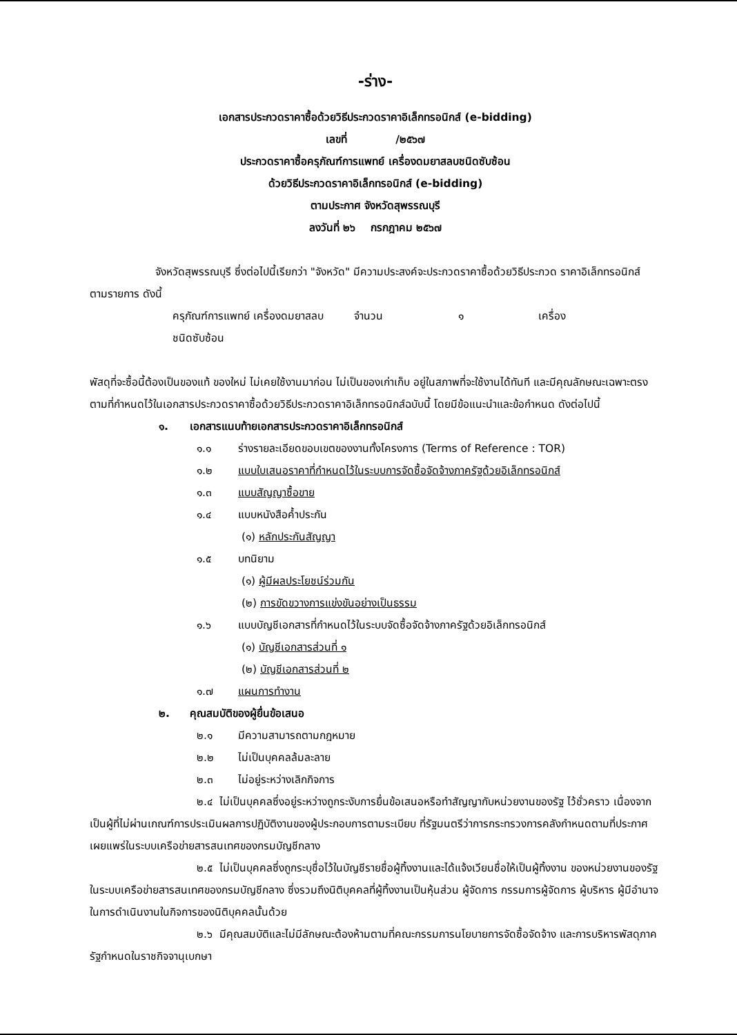-ร่าง-
เอกสารประกวดราคาซื้อด้วยวิธีประกวดราคาอิเล็กทรอนิกส์ (e-bidding)
เลขที่ /๒๕๖๗
ประกวดราคาซื้อครุภัณฑ์การแพทย์ เครื่องดมยาสลบชนิดซับซ้อน
ด้วยวิธีประกวดราคาอิเล็กทรอนิกส์ (e-bidding)
ตามประกาศ จังหวัดสุพรรณบุรี
ลงวันที่ ๒๖ กรกฎาคม ๒๕๖๗
จังหวัดสุพรรณบุรี ซึ่งต่อไปนี้เรียกว่า "จังหวัด" มีความประสงค์จะประกวดราคาซื้อด้วยวิธีประกวด ราคาอิเล็กทรอนิกส์ ตามรายการ ดังนี้
ครุภัณฑ์การแพทย์ เครื่องดมยาสลบ จำนวน ๑ เครื่อง
ชนิดซับซ้อน
พัสดุที่จะซื้อนี้ต้องเป็นของแท้ ของใหม่ ไม่เคยใช้งานมาก่อน ไม่เป็นของเก่าเก็บ อยู่ในสภาพที่จะใช้งานได้ทันที และมีคุณลักษณะเฉพาะตรงตามที่กำหนดไว้ในเอกสารประกวดราคาซื้อด้วยวิธีประกวดราคาอิเล็กทรอนิกส์ฉบับนี้ โดยมีข้อแนะนำและข้อกำหนด ดังต่อไปนี้
๑. เอกสารแนบท้ายเอกสารประกวดราคาอิเล็กทรอนิกส์
๑.๑ ร่างรายละเอียดขอบเขตของงานทั้งโครงการ (Terms of Reference : TOR)
๑.๒ แบบใบเสนอราคาที่กำหนดไว้ในระบบการจัดซื้อจัดจ้างภาครัฐด้วยอิเล็กทรอนิกส์
๑.๓ แบบสัญญาซื้อขาย
๑.๔ แบบหนังสือค้ำประกัน
(๑) หลักประกันสัญญา
๑.๕ บทนิยาม
(๑) ผู้มีผลประโยชน์ร่วมกัน
(๒) การขัดขวางการแข่งขันอย่างเป็นธรรม
๑.๖ แบบบัญชีเอกสารที่กำหนดไว้ในระบบจัดซื้อจัดจ้างภาครัฐด้วยอิเล็กทรอนิกส์
(๑) บัญชีเอกสารส่วนที่ ๑
(๒) บัญชีเอกสารส่วนที่ ๒
๑.๗ แผนการทำงาน
๒. คุณสมบัติของผู้ยื่นข้อเสนอ
๒.๑ มีความสามารถตามกฎหมาย
๒.๒ ไม่เป็นบุคคลล้มละลาย
๒.๓ ไม่อยู่ระหว่างเลิกกิจการ
๒.๔ ไม่เป็นบุคคลซึ่งอยู่ระหว่างถูกระงับการยื่นข้อเสนอหรือทำสัญญากับหน่วยงานของรัฐ ไว้ชั่วคราว เนื่องจากเป็นผู้ที่ไม่ผ่านเกณฑ์การประเมินผลการปฏิบัติงานของผู้ประกอบการตามระเบียบ ที่รัฐมนตรีว่าการกระทรวงการคลังกำหนดตามที่ประกาศเผยแพร่ในระบบเครือข่ายสารสนเทศของกรมบัญชีกลาง
๒.๕ ไม่เป็นบุคคลซึ่งถูกระบุชื่อไว้ในบัญชีรายชื่อผู้ทิ้งงานและได้แจ้งเวียนชื่อให้เป็นผู้ทิ้งงาน ของหน่วยงานของรัฐในระบบเครือข่ายสารสนเทศของกรมบัญชีกลาง ซึ่งรวมถึงนิติบุคคลที่ผู้ทิ้งงานเป็นหุ้นส่วน ผู้จัดการ กรรมการผู้จัดการ ผู้บริหาร ผู้มีอำนาจในการดำเนินงานในกิจการของนิติบุคคลนั้นด้วย
๒.๖ มีคุณสมบัติและไม่มีลักษณะต้องห้ามตามที่คณะกรรมการนโยบายการจัดซื้อจัดจ้าง และการบริหารพัสดุภาครัฐกำหนดในราชกิจจานุเบกษา